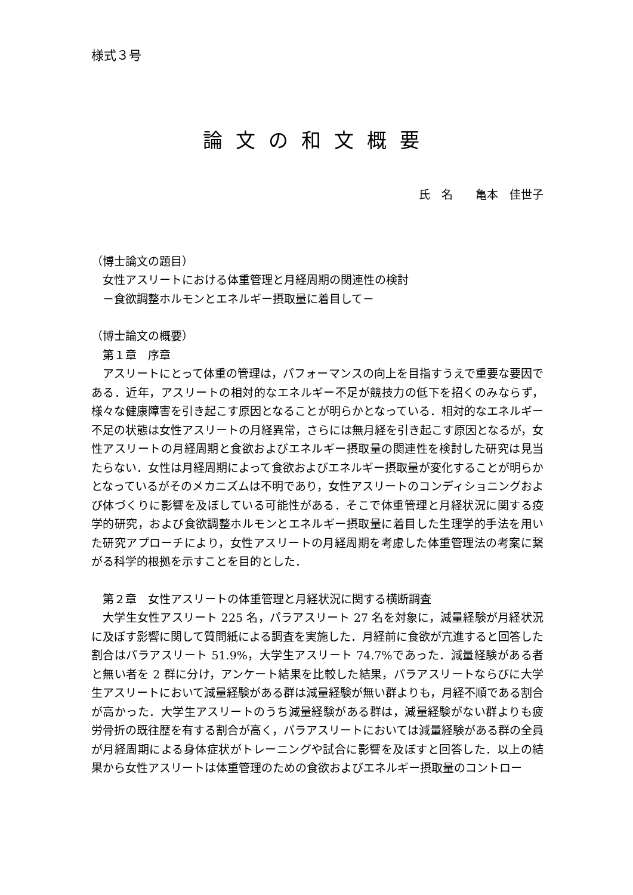様式３号
論文の和文概要
氏　名　　亀本　佳世子
（博士論文の題目）
女性アスリートにおける体重管理と月経周期の関連性の検討
－食欲調整ホルモンとエネルギー摂取量に着目して－
（博士論文の概要）
第１章　序章
アスリートにとって体重の管理は，パフォーマンスの向上を目指すうえで重要な要因である．近年，アスリートの相対的なエネルギー不足が競技力の低下を招くのみならず，様々な健康障害を引き起こす原因となることが明らかとなっている．相対的なエネルギー不足の状態は女性アスリートの月経異常，さらには無月経を引き起こす原因となるが，女性アスリートの月経周期と食欲およびエネルギー摂取量の関連性を検討した研究は見当たらない．女性は月経周期によって食欲およびエネルギー摂取量が変化することが明らかとなっているがそのメカニズムは不明であり，女性アスリートのコンディショニングおよび体づくりに影響を及ぼしている可能性がある．そこで体重管理と月経状況に関する疫学的研究，および食欲調整ホルモンとエネルギー摂取量に着目した生理学的手法を用いた研究アプローチにより，女性アスリートの月経周期を考慮した体重管理法の考案に繋がる科学的根拠を示すことを目的とした．
第２章　女性アスリートの体重管理と月経状況に関する横断調査
大学生女性アスリート 225 名，パラアスリート 27 名を対象に，減量経験が月経状況に及ぼす影響に関して質問紙による調査を実施した．月経前に食欲が亢進すると回答した割合はパラアスリート 51.9%，大学生アスリート 74.7%であった．減量経験がある者と無い者を 2 群に分け，アンケート結果を比較した結果，パラアスリートならびに大学生アスリートにおいて減量経験がある群は減量経験が無い群よりも，月経不順である割合が高かった．大学生アスリートのうち減量経験がある群は，減量経験がない群よりも疲労骨折の既往歴を有する割合が高く，パラアスリートにおいては減量経験がある群の全員が月経周期による身体症状がトレーニングや試合に影響を及ぼすと回答した．以上の結果から女性アスリートは体重管理のための食欲およびエネルギー摂取量のコントロー